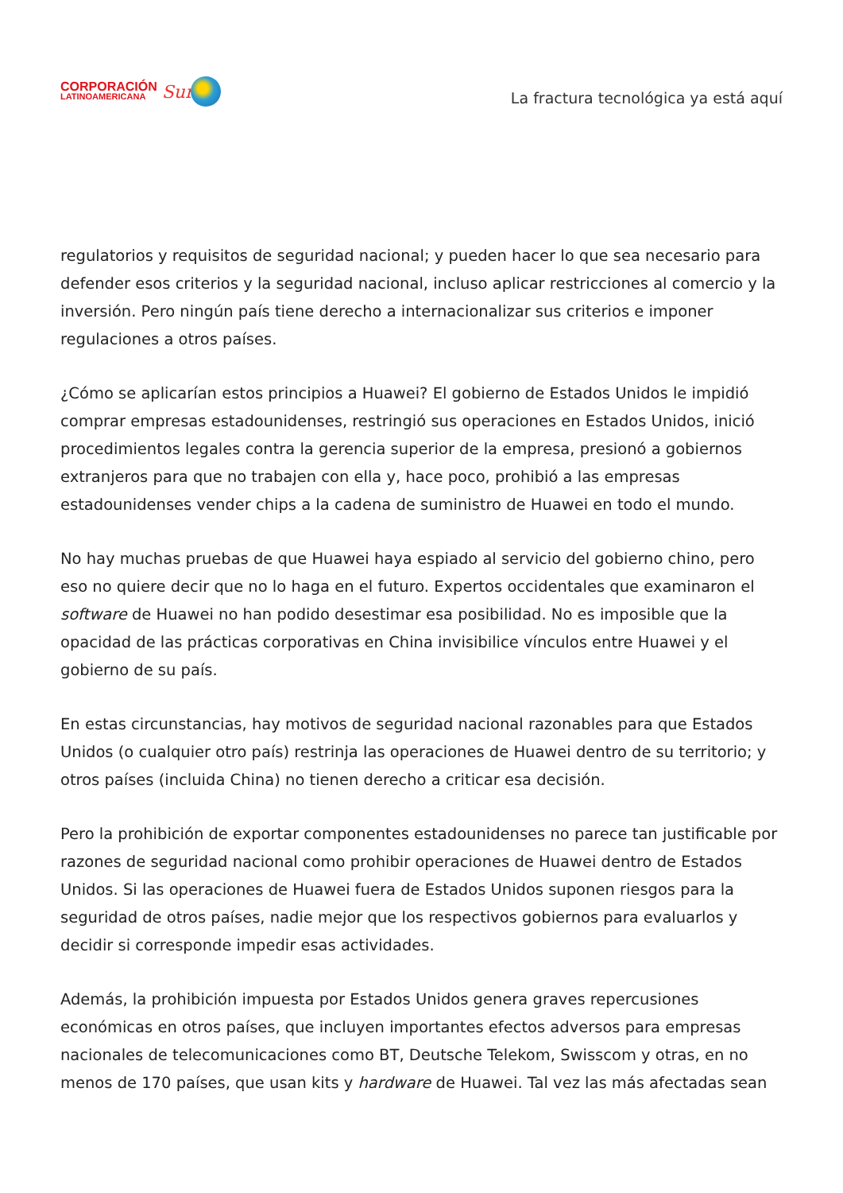CORPORACIÓN
LATINOAMERICANA
Sur
La fractura tecnológica ya está aquí
regulatorios y requisitos de seguridad nacional; y pueden hacer lo que sea necesario para defender esos criterios y la seguridad nacional, incluso aplicar restricciones al comercio y la inversión. Pero ningún país tiene derecho a internacionalizar sus criterios e imponer regulaciones a otros países.
¿Cómo se aplicarían estos principios a Huawei? El gobierno de Estados Unidos le impidió comprar empresas estadounidenses, restringió sus operaciones en Estados Unidos, inició procedimientos legales contra la gerencia superior de la empresa, presionó a gobiernos extranjeros para que no trabajen con ella y, hace poco, prohibió a las empresas estadounidenses vender chips a la cadena de suministro de Huawei en todo el mundo.
No hay muchas pruebas de que Huawei haya espiado al servicio del gobierno chino, pero eso no quiere decir que no lo haga en el futuro. Expertos occidentales que examinaron el software de Huawei no han podido desestimar esa posibilidad. No es imposible que la opacidad de las prácticas corporativas en China invisibilice vínculos entre Huawei y el gobierno de su país.
En estas circunstancias, hay motivos de seguridad nacional razonables para que Estados Unidos (o cualquier otro país) restrinja las operaciones de Huawei dentro de su territorio; y otros países (incluida China) no tienen derecho a criticar esa decisión.
Pero la prohibición de exportar componentes estadounidenses no parece tan justificable por razones de seguridad nacional como prohibir operaciones de Huawei dentro de Estados Unidos. Si las operaciones de Huawei fuera de Estados Unidos suponen riesgos para la seguridad de otros países, nadie mejor que los respectivos gobiernos para evaluarlos y decidir si corresponde impedir esas actividades.
Además, la prohibición impuesta por Estados Unidos genera graves repercusiones económicas en otros países, que incluyen importantes efectos adversos para empresas nacionales de telecomunicaciones como BT, Deutsche Telekom, Swisscom y otras, en no menos de 170 países, que usan kits y hardware de Huawei. Tal vez las más afectadas sean